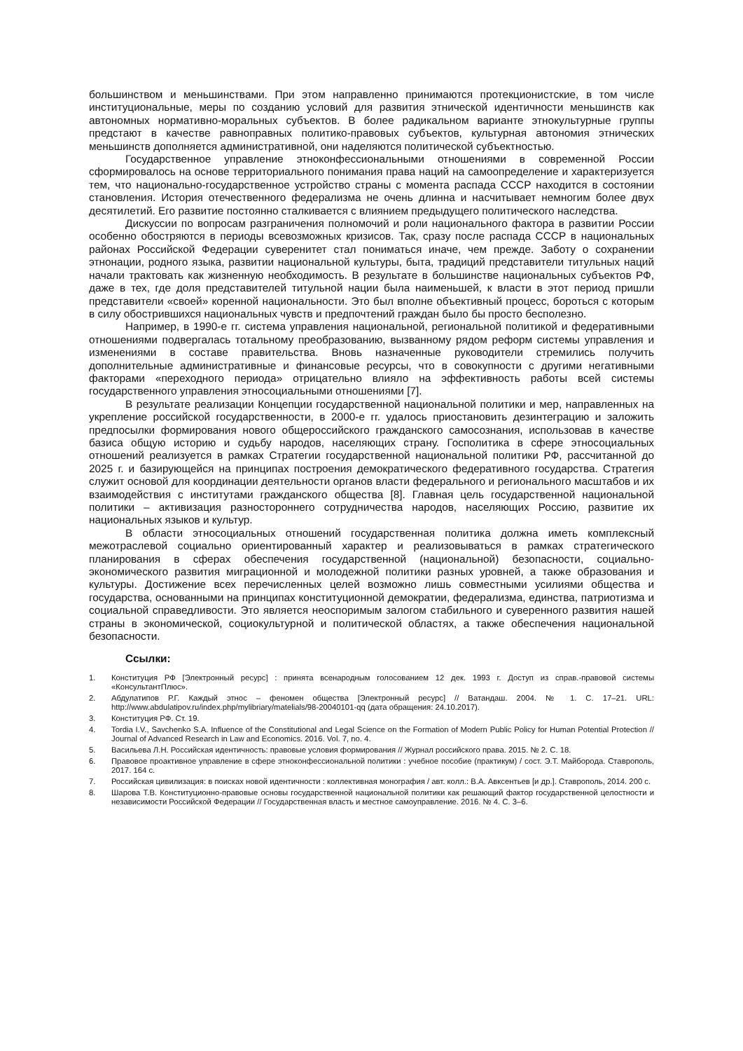большинством и меньшинствами. При этом направленно принимаются протекционистские, в том числе институциональные, меры по созданию условий для развития этнической идентичности меньшинств как автономных нормативно-моральных субъектов. В более радикальном варианте этнокультурные группы предстают в качестве равноправных политико-правовых субъектов, культурная автономия этнических меньшинств дополняется административной, они наделяются политической субъектностью.
Государственное управление этноконфессиональными отношениями в современной России сформировалось на основе территориального понимания права наций на самоопределение и характеризуется тем, что национально-государственное устройство страны с момента распада СССР находится в состоянии становления. История отечественного федерализма не очень длинна и насчитывает немногим более двух десятилетий. Его развитие постоянно сталкивается с влиянием предыдущего политического наследства.
Дискуссии по вопросам разграничения полномочий и роли национального фактора в развитии России особенно обостряются в периоды всевозможных кризисов. Так, сразу после распада СССР в национальных районах Российской Федерации суверенитет стал пониматься иначе, чем прежде. Заботу о сохранении этнонации, родного языка, развитии национальной культуры, быта, традиций представители титульных наций начали трактовать как жизненную необходимость. В результате в большинстве национальных субъектов РФ, даже в тех, где доля представителей титульной нации была наименьшей, к власти в этот период пришли представители «своей» коренной национальности. Это был вполне объективный процесс, бороться с которым в силу обострившихся национальных чувств и предпочтений граждан было бы просто бесполезно.
Например, в 1990-е гг. система управления национальной, региональной политикой и федеративными отношениями подвергалась тотальному преобразованию, вызванному рядом реформ системы управления и изменениями в составе правительства. Вновь назначенные руководители стремились получить дополнительные административные и финансовые ресурсы, что в совокупности с другими негативными факторами «переходного периода» отрицательно влияло на эффективность работы всей системы государственного управления этносоциальными отношениями [7].
В результате реализации Концепции государственной национальной политики и мер, направленных на укрепление российской государственности, в 2000-е гг. удалось приостановить дезинтеграцию и заложить предпосылки формирования нового общероссийского гражданского самосознания, использовав в качестве базиса общую историю и судьбу народов, населяющих страну. Госполитика в сфере этносоциальных отношений реализуется в рамках Стратегии государственной национальной политики РФ, рассчитанной до 2025 г. и базирующейся на принципах построения демократического федеративного государства. Стратегия служит основой для координации деятельности органов власти федерального и регионального масштабов и их взаимодействия с институтами гражданского общества [8]. Главная цель государственной национальной политики – активизация разностороннего сотрудничества народов, населяющих Россию, развитие их национальных языков и культур.
В области этносоциальных отношений государственная политика должна иметь комплексный межотраслевой социально ориентированный характер и реализовываться в рамках стратегического планирования в сферах обеспечения государственной (национальной) безопасности, социально-экономического развития миграционной и молодежной политики разных уровней, а также образования и культуры. Достижение всех перечисленных целей возможно лишь совместными усилиями общества и государства, основанными на принципах конституционной демократии, федерализма, единства, патриотизма и социальной справедливости. Это является неоспоримым залогом стабильного и суверенного развития нашей страны в экономической, социокультурной и политической областях, а также обеспечения национальной безопасности.
Ссылки:
1. Конституция РФ [Электронный ресурс] : принята всенародным голосованием 12 дек. 1993 г. Доступ из справ.-правовой системы «КонсультантПлюс».
2. Абдулатипов Р.Г. Каждый этнос – феномен общества [Электронный ресурс] // Ватандаш. 2004. № 1. С. 17–21. URL: http://www.abdulatipov.ru/index.php/mylibriary/matelials/98-20040101-qq (дата обращения: 24.10.2017).
3. Конституция РФ. Ст. 19.
4. Tordia I.V., Savchenko S.A. Influence of the Constitutional and Legal Science on the Formation of Modern Public Policy for Human Potential Protection // Journal of Advanced Research in Law and Economics. 2016. Vol. 7, no. 4.
5. Васильева Л.Н. Российская идентичность: правовые условия формирования // Журнал российского права. 2015. № 2. С. 18.
6. Правовое проактивное управление в сфере этноконфессиональной политики : учебное пособие (практикум) / сост. Э.Т. Майборода. Ставрополь, 2017. 164 с.
7. Российская цивилизация: в поисках новой идентичности : коллективная монография / авт. колл.: В.А. Авксентьев [и др.]. Ставрополь, 2014. 200 с.
8. Шарова Т.В. Конституционно-правовые основы государственной национальной политики как решающий фактор государственной целостности и независимости Российской Федерации // Государственная власть и местное самоуправление. 2016. № 4. С. 3–6.